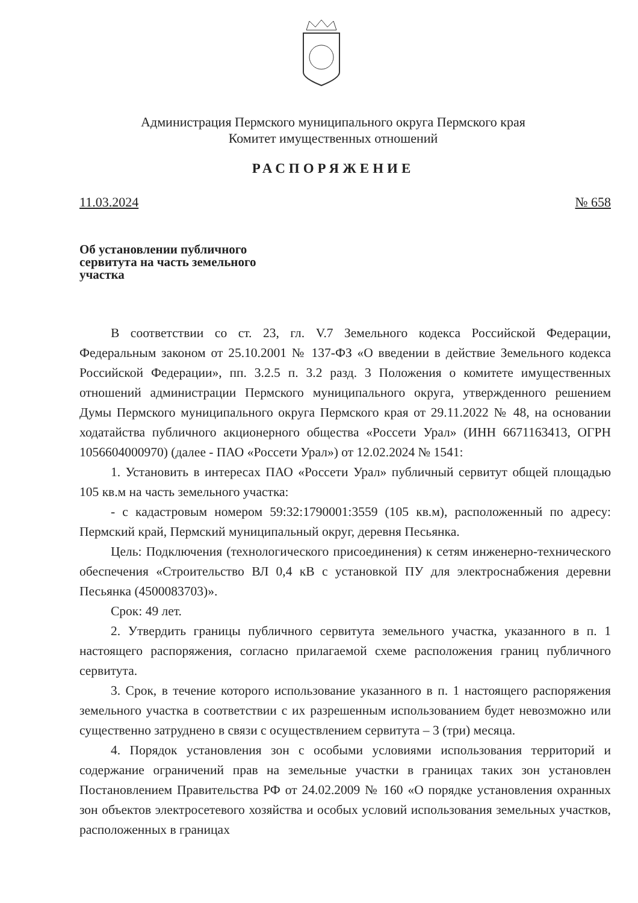Администрация Пермского муниципального округа Пермского края
Комитет имущественных отношений
РАСПОРЯЖЕНИЕ
11.03.2024 № 658
Об установлении публичного сервитута на часть земельного участка
В соответствии со ст. 23, гл. V.7 Земельного кодекса Российской Федерации, Федеральным законом от 25.10.2001 № 137-ФЗ «О введении в действие Земельного кодекса Российской Федерации», пп. 3.2.5 п. 3.2 разд. 3 Положения о комитете имущественных отношений администрации Пермского муниципального округа, утвержденного решением Думы Пермского муниципального округа Пермского края от 29.11.2022 № 48, на основании ходатайства публичного акционерного общества «Россети Урал» (ИНН 6671163413, ОГРН 1056604000970) (далее - ПАО «Россети Урал») от 12.02.2024 № 1541:
1. Установить в интересах ПАО «Россети Урал» публичный сервитут общей площадью 105 кв.м на часть земельного участка:
- с кадастровым номером 59:32:1790001:3559 (105 кв.м), расположенный по адресу: Пермский край, Пермский муниципальный округ, деревня Песьянка.
Цель: Подключения (технологического присоединения) к сетям инженерно-технического обеспечения «Строительство ВЛ 0,4 кВ с установкой ПУ для электроснабжения деревни Песьянка (4500083703)».
Срок: 49 лет.
2. Утвердить границы публичного сервитута земельного участка, указанного в п. 1 настоящего распоряжения, согласно прилагаемой схеме расположения границ публичного сервитута.
3. Срок, в течение которого использование указанного в п. 1 настоящего распоряжения земельного участка в соответствии с их разрешенным использованием будет невозможно или существенно затруднено в связи с осуществлением сервитута – 3 (три) месяца.
4. Порядок установления зон с особыми условиями использования территорий и содержание ограничений прав на земельные участки в границах таких зон установлен Постановлением Правительства РФ от 24.02.2009 № 160 «О порядке установления охранных зон объектов электросетевого хозяйства и особых условий использования земельных участков, расположенных в границах